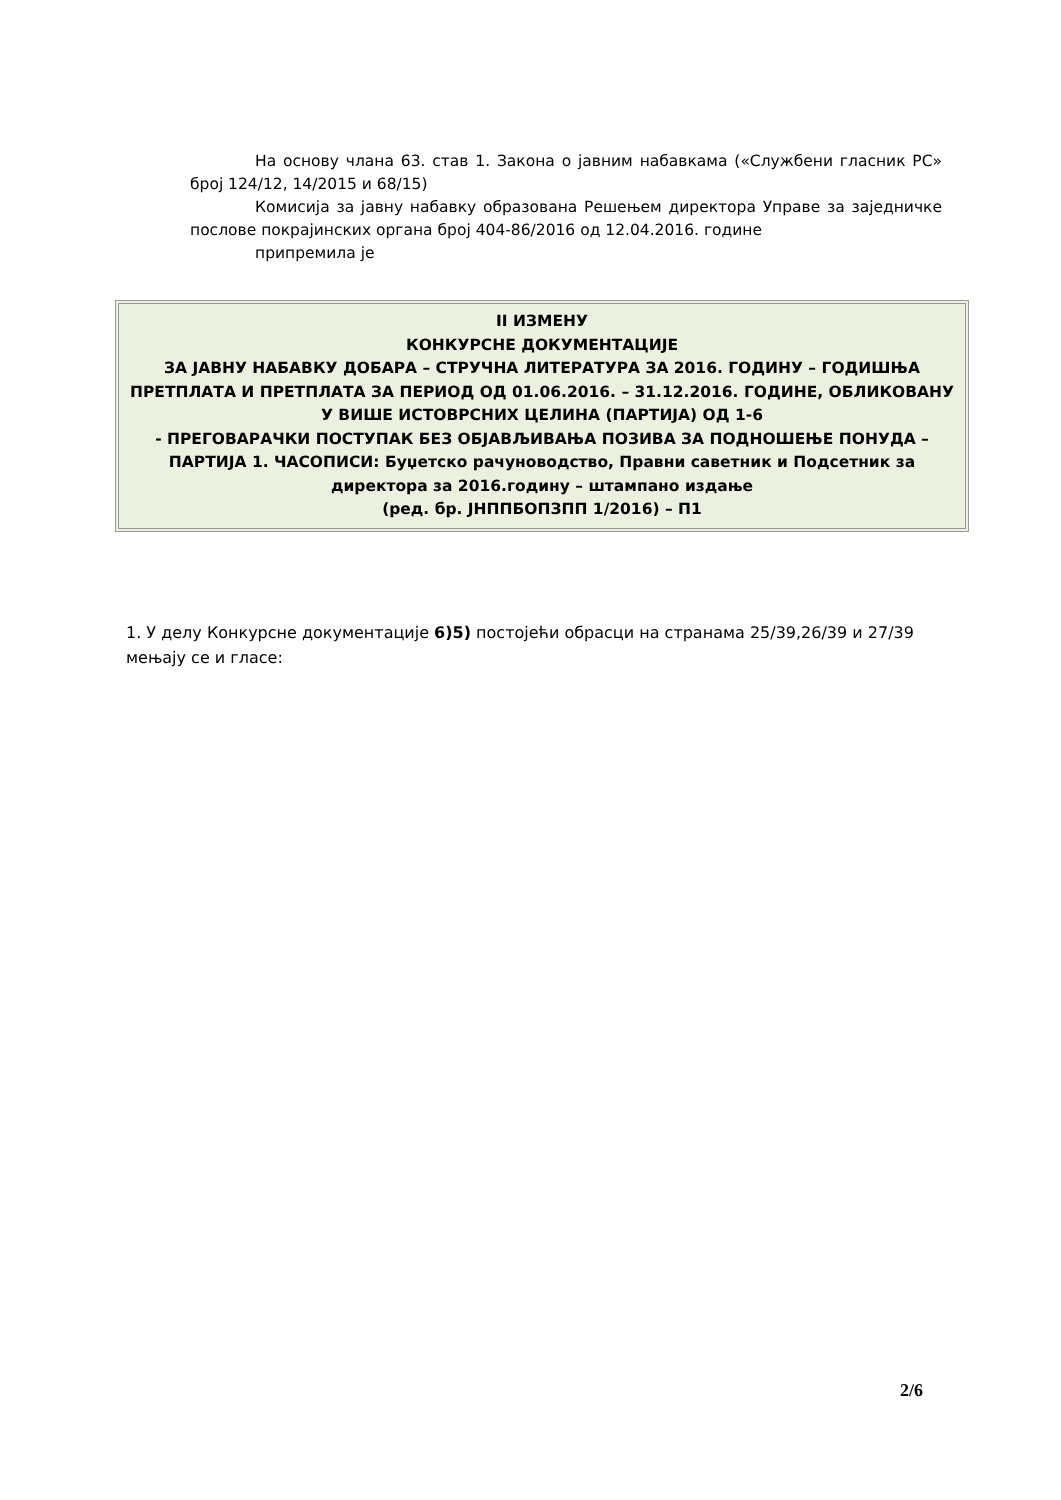На основу члана 63. став 1. Закона о јавним набавкама («Службени гласник РС» број 124/12, 14/2015 и 68/15)
Комисија за јавну набавку образована Решењем директора Управе за заједничке послове покрајинских органа број 404-86/2016 од 12.04.2016. године
припремила је
II ИЗМЕНУ
КОНКУРСНЕ ДОКУМЕНТАЦИЈЕ
ЗА ЈАВНУ НАБАВКУ ДОБАРА – СТРУЧНА ЛИТЕРАТУРА ЗА 2016. ГОДИНУ – ГОДИШЊА ПРЕТПЛАТА И ПРЕТПЛАТА ЗА ПЕРИОД ОД 01.06.2016. – 31.12.2016. ГОДИНЕ, ОБЛИКОВАНУ У ВИШЕ ИСТОВРСНИХ ЦЕЛИНА (ПАРТИЈА) ОД 1-6
- ПРЕГОВАРАЧКИ ПОСТУПАК БЕЗ ОБЈАВЉИВАЊА ПОЗИВА ЗА ПОДНОШЕЊЕ ПОНУДА –
ПАРТИЈА 1. ЧАСОПИСИ: Буџетско рачуноводство, Правни саветник и Подсетник за директора за 2016.годину – штампано издање
(ред. бр. ЈНППБОПЗПП 1/2016) – П1
1. У делу Конкурсне документације 6)5) постојећи обрасци на странама 25/39,26/39 и 27/39 мењају се и гласе:
2/6